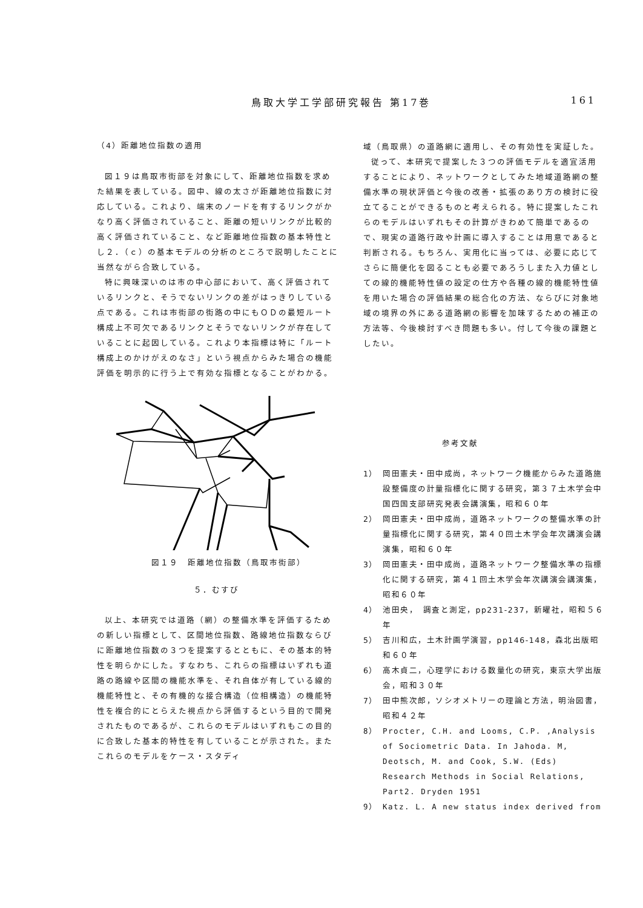鳥取大学工学部研究報告 第17巻 161
（4）距離地位指数の適用
図１９は鳥取市街部を対象にして、距離地位指数を求めた結果を表している。図中、線の太さが距離地位指数に対応している。これより、端末のノードを有するリンクがかなり高く評価されていること、距離の短いリンクが比較的高く評価されていること、など距離地位指数の基本特性とし２．（ｃ）の基本モデルの分析のところで説明したことに当然ながら合致している。
特に興味深いのは市の中心部において、高く評価されているリンクと、そうでないリンクの差がはっきりしている点である。これは市街部の街路の中にもＯＤの最短ルート構成上不可欠であるリンクとそうでないリンクが存在していることに起因している。これより本指標は特に「ルート構成上のかけがえのなさ」という視点からみた場合の機能評価を明示的に行う上で有効な指標となることがわかる。
図１９　距離地位指数（鳥取市街部）
５．むすび
以上、本研究では道路（網）の整備水準を評価するための新しい指標として、区間地位指数、路線地位指数ならびに距離地位指数の３つを提案するとともに、その基本的特性を明らかにした。すなわち、これらの指標はいずれも道路の路線や区間の機能水準を、それ自体が有している線的機能特性と、その有機的な接合構造（位相構造）の機能特性を複合的にとらえた視点から評価するという目的で開発されたものであるが、これらのモデルはいずれもこの目的に合致した基本的特性を有していることが示された。またこれらのモデルをケース・スタディ
域（鳥取県）の道路網に適用し、その有効性を実証した。
従って、本研究で提案した３つの評価モデルを適宜活用することにより、ネットワークとしてみた地域道路網の整備水準の現状評価と今後の改善・拡張のあり方の検討に役立てることができるものと考えられる。特に提案したこれらのモデルはいずれもその計算がきわめて簡単であるので、現実の道路行政や計画に導入することは用意であると判断される。もちろん、実用化に当っては、必要に応じてさらに簡便化を図ることも必要であろうしまた入力値としての線的機能特性値の設定の仕方や各種の線的機能特性値を用いた場合の評価結果の総合化の方法、ならびに対象地域の境界の外にある道路網の影響を加味するための補正の方法等、今後検討すべき問題も多い。付して今後の課題としたい。
参考文献
1） 岡田憲夫・田中成尚，ネットワーク機能からみた道路施設整備度の計量指標化に関する研究，第３７土木学会中国四国支部研究発表会講演集，昭和６０年
2） 岡田憲夫・田中成尚，道路ネットワークの整備水準の計量指標化に関する研究，第４０回土木学会年次講演会講演集，昭和６０年
3） 岡田憲夫・田中成尚，道路ネットワーク整備水準の指標化に関する研究，第４１回土木学会年次講演会講演集，昭和６０年
4） 池田央，　調査と測定，pp231-237，新曜社，昭和５６年
5） 吉川和広，土木計画学演習，pp146-148，森北出版昭和６０年
6） 高木貞二，心理学における数量化の研究，東京大学出版会，昭和３０年
7） 田中熊次郎，ソシオメトリーの理論と方法，明治図書，昭和４２年
8） Procter, C.H. and Looms, C.P. ,Analysis of Sociometric Data. In Jahoda. M, Deotsch, M. and Cook, S.W. (Eds) Research Methods in Social Relations, Part2. Dryden 1951
9） Katz. L. A new status index derived from